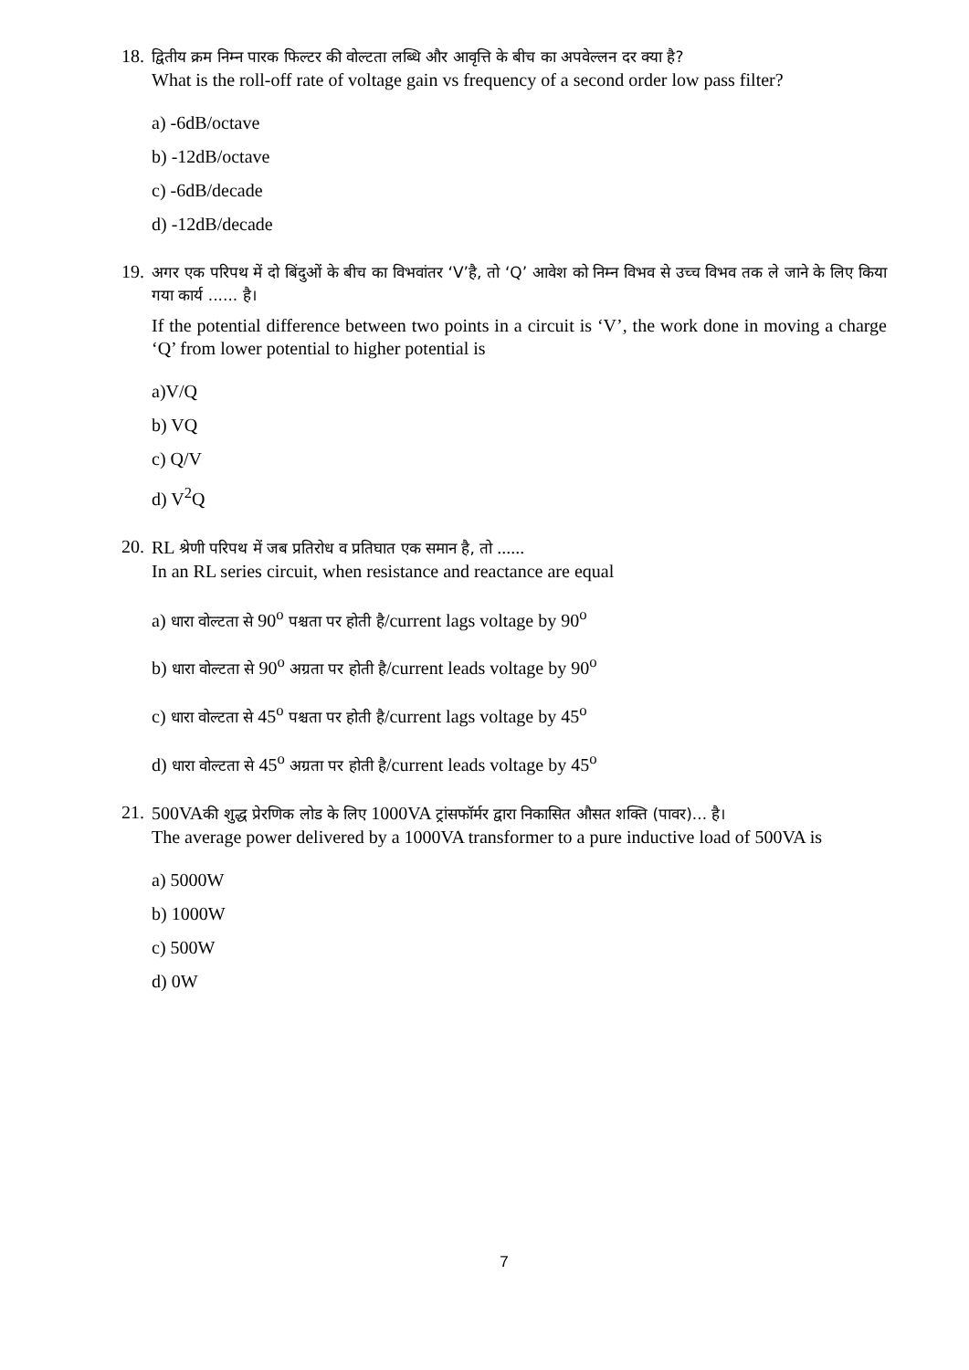18.
द्वितीय क्रम निम्न पारक फिल्टर की वोल्टता लब्धि और आवृत्ति के बीच का अपवेल्लन दर क्या है?
What is the roll-off rate of voltage gain vs frequency of a second order low pass filter?
a) -6dB/octave
b) -12dB/octave
c) -6dB/decade
d) -12dB/decade
19.
अगर एक परिपथ में दो बिंदुओं के बीच का विभवांतर ‘V’है, तो ‘Q’ आवेश को निम्न विभव से उच्च विभव तक ले जाने के लिए किया गया कार्य ...... है।
If the potential difference between two points in a circuit is ‘V’, the work done in moving a charge ‘Q’ from lower potential to higher potential is
a)V/Q
b) VQ
c) Q/V
d) V<sup>2</sup>Q
20.
RL श्रेणी परिपथ में जब प्रतिरोध व प्रतिघात एक समान है, तो ......
In an RL series circuit, when resistance and reactance are equal
a) धारा वोल्टता से 90<sup>o</sup> पश्चता पर होती है/current lags voltage by 90<sup>o</sup>
b) धारा वोल्टता से 90<sup>o</sup> अग्रता पर होती है/current leads voltage by 90<sup>o</sup>
c) धारा वोल्टता से 45<sup>o</sup> पश्चता पर होती है/current lags voltage by 45<sup>o</sup>
d) धारा वोल्टता से 45<sup>o</sup> अग्रता पर होती है/current leads voltage by 45<sup>o</sup>
21.
500VAकी शुद्ध प्रेरणिक लोड के लिए 1000VA ट्रांसफॉर्मर द्वारा निकासित औसत शक्ति (पावर)... है।
The average power delivered by a 1000VA transformer to a pure inductive load of 500VA is
a) 5000W
b) 1000W
c) 500W
d) 0W
7